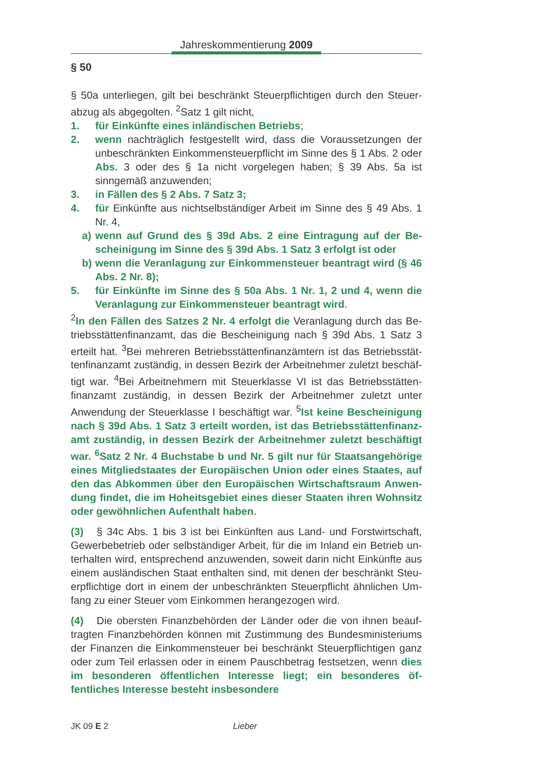Jahreskommentierung 2009
§ 50
§ 50a unterliegen, gilt bei beschränkt Steuerpflichtigen durch den Steuer­abzug als abgegolten. <sup>2</sup>Satz 1 gilt nicht,
1. für Einkünfte eines inländischen Betriebs;
2. wenn nachträglich festgestellt wird, dass die Voraussetzungen der unbeschränkten Einkommensteuerpflicht im Sinne des § 1 Abs. 2 oder Abs. 3 oder des § 1a nicht vorgelegen haben; § 39 Abs. 5a ist sinngemäß anzuwenden;
3. in Fällen des § 2 Abs. 7 Satz 3;
4. für Einkünfte aus nichtselbständiger Arbeit im Sinne des § 49 Abs. 1 Nr. 4,
a) wenn auf Grund des § 39d Abs. 2 eine Eintragung auf der Be­scheinigung im Sinne des § 39d Abs. 1 Satz 3 erfolgt ist oder
b) wenn die Veranlagung zur Einkommensteuer beantragt wird (§ 46 Abs. 2 Nr. 8);
5. für Einkünfte im Sinne des § 50a Abs. 1 Nr. 1, 2 und 4, wenn die Veranlagung zur Einkommensteuer beantragt wird.
<sup>2</sup> In den Fällen des Satzes 2 Nr. 4 erfolgt die Veranlagung durch das Be­triebsstättenfinanzamt, das die Bescheinigung nach § 39d Abs. 1 Satz 3 erteilt hat. <sup>3</sup>Bei mehreren Betriebsstättenfinanzämtern ist das Betriebsstät­tenfinanzamt zuständig, in dessen Bezirk der Arbeitnehmer zuletzt beschäf­tigt war. <sup>4</sup>Bei Arbeitnehmern mit Steuerklasse VI ist das Betriebsstätten­finanzamt zuständig, in dessen Bezirk der Arbeitnehmer zuletzt unter Anwendung der Steuerklasse I beschäftigt war. <sup>5</sup>Ist keine Bescheinigung nach § 39d Abs. 1 Satz 3 erteilt worden, ist das Betriebsstättenfinanz­amt zuständig, in dessen Bezirk der Arbeitnehmer zuletzt beschäftigt war. <sup>6</sup>Satz 2 Nr. 4 Buchstabe b und Nr. 5 gilt nur für Staatsangehörige eines Mitgliedstaates der Europäischen Union oder eines Staates, auf den das Abkommen über den Europäischen Wirtschaftsraum Anwen­dung findet, die im Hoheitsgebiet eines dieser Staaten ihren Wohnsitz oder gewöhnlichen Aufenthalt haben.
(3) § 34c Abs. 1 bis 3 ist bei Einkünften aus Land- und Forstwirtschaft, Gewerbebetrieb oder selbständiger Arbeit, für die im Inland ein Betrieb un­terhalten wird, entsprechend anzuwenden, soweit darin nicht Einkünfte aus einem ausländischen Staat enthalten sind, mit denen der beschränkt Steu­erpflichtige dort in einem der unbeschränkten Steuerpflicht ähnlichen Um­fang zu einer Steuer vom Einkommen herangezogen wird.
(4) Die obersten Finanzbehörden der Länder oder die von ihnen beauf­tragten Finanzbehörden können mit Zustimmung des Bundesministeri­ums der Finanzen die Einkommensteuer bei beschränkt Steuerpflichtigen ganz oder zum Teil erlassen oder in einem Pauschbetrag festsetzen, wenn dies im besonderen öffentlichen Interesse liegt; ein besonderes öf­fentliches Interesse besteht insbesondere
JK 09 E 2 Lieber